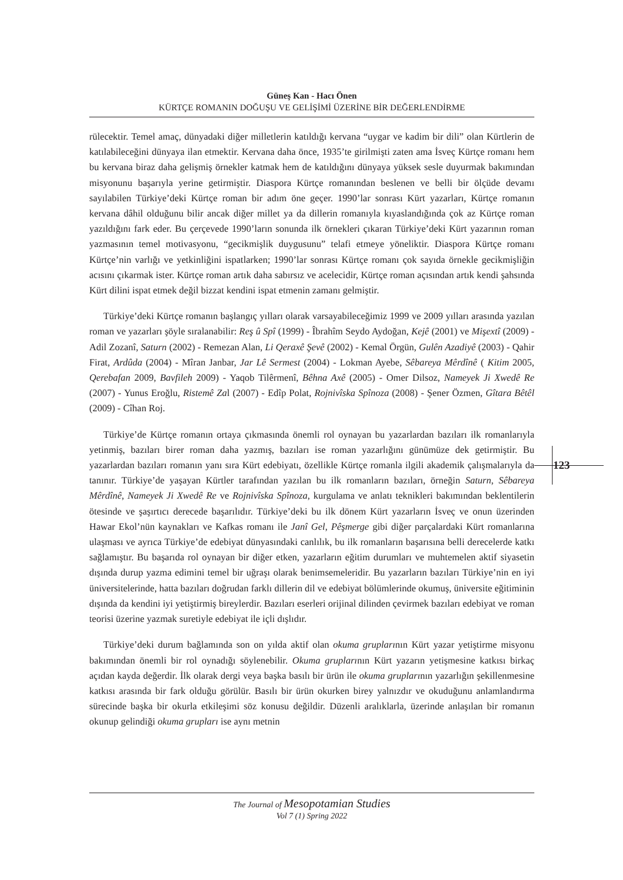Güneş Kan - Hacı Önen
KÜRTÇE ROMANIN DOĞUŞU VE GELİŞİMİ ÜZERİNE BİR DEĞERLENDİRME
rülecektir. Temel amaç, dünyadaki diğer milletlerin katıldığı kervana “uygar ve kadim bir dili” olan Kürtlerin de katılabileceğini dünyaya ilan etmektir. Kervana daha önce, 1935’te girilmişti zaten ama İsveç Kürtçe romanı hem bu kervana biraz daha gelişmiş örnekler katmak hem de katıldığını dünyaya yüksek sesle duyurmak bakımından misyonunu başarıyla yerine getirmiştir. Diaspora Kürtçe romanından beslenen ve belli bir ölçüde devamı sayılabilen Türkiye’deki Kürtçe roman bir adım öne geçer. 1990’lar sonrası Kürt yazarları, Kürtçe romanın kervana dâhil olduğunu bilir ancak diğer millet ya da dillerin romanıyla kıyaslandığında çok az Kürtçe roman yazıldığını fark eder. Bu çerçevede 1990’ların sonunda ilk örnekleri çıkaran Türkiye’deki Kürt yazarının roman yazmasının temel motivasyonu, “gecikmişlik duygusunu” telafi etmeye yöneliktir. Diaspora Kürtçe romanı Kürtçe’nin varlığı ve yetkinliğini ispatlarken; 1990’lar sonrası Kürtçe romanı çok sayıda örnekle gecikmişliğin acısını çıkarmak ister. Kürtçe roman artık daha sabırsız ve acelecidir, Kürtçe roman açısından artık kendi şahsında Kürt dilini ispat etmek değil bizzat kendini ispat etmenin zamanı gelmiştir.
Türkiye’deki Kürtçe romanın başlangıç yılları olarak varsayabileceğimiz 1999 ve 2009 yılları arasında yazılan roman ve yazarları şöyle sıralanabilir: Reş û Spî (1999) - Îbrahîm Seydo Aydoğan, Kejê (2001) ve Mişextî (2009) - Adil Zozanî, Saturn (2002) - Remezan Alan, Li Qeraxê Şevê (2002) - Kemal Örgün, Gulên Azadiyê (2003) - Qahir Firat, Ardûda (2004) - Mîran Janbar, Jar Lê Sermest (2004) - Lokman Ayebe, Sêbareya Mêrdînê ( Kitim 2005, Qerebafan 2009, Bavfileh 2009) - Yaqob Tilêrmenî, Bêhna Axê (2005) - Omer Dilsoz, Nameyek Ji Xwedê Re (2007) - Yunus Eroğlu, Ristemê Zal (2007) - Edîp Polat, Rojnivîska Spînoza (2008) - Şener Özmen, Gîtara Bêtêl (2009) - Cîhan Roj.
Türkiye’de Kürtçe romanın ortaya çıkmasında önemli rol oynayan bu yazarlardan bazıları ilk romanlarıyla yetinmiş, bazıları birer roman daha yazmış, bazıları ise roman yazarlığını günümüze dek getirmiştir. Bu yazarlardan bazıları romanın yanı sıra Kürt edebiyatı, özellikle Kürtçe romanla ilgili akademik çalışmalarıyla da tanınır. Türkiye’de yaşayan Kürtler tarafından yazılan bu ilk romanların bazıları, örneğin Saturn, Sêbareya Mêrdînê, Nameyek Ji Xwedê Re ve Rojnivîska Spînoza, kurgulama ve anlatı teknikleri bakımından beklentilerin ötesinde ve şaşırtıcı derecede başarılıdır. Türkiye’deki bu ilk dönem Kürt yazarların İsveç ve onun üzerinden Hawar Ekol’nün kaynakları ve Kafkas romanı ile Janî Gel, Pêşmerge gibi diğer parçalardaki Kürt romanlarına ulaşması ve ayrıca Türkiye’de edebiyat dünyasındaki canlılık, bu ilk romanların başarısına belli derecelerde katkı sağlamıştır. Bu başarıda rol oynayan bir diğer etken, yazarların eğitim durumları ve muhtemelen aktif siyasetin dışında durup yazma edimini temel bir uğraşı olarak benimsemeleridir. Bu yazarların bazıları Türkiye’nin en iyi üniversitelerinde, hatta bazıları doğrudan farklı dillerin dil ve edebiyat bölümlerinde okumuş, üniversite eğitiminin dışında da kendini iyi yetiştirmiş bireylerdir. Bazıları eserleri orijinal dilinden çevirmek bazıları edebiyat ve roman teorisi üzerine yazmak suretiyle edebiyat ile içli dışlıdır.
Türkiye’deki durum bağlamında son on yılda aktif olan okuma gruplarının Kürt yazar yetiştirme misyonu bakımından önemli bir rol oynadığı söylenebilir. Okuma gruplarının Kürt yazarın yetişmesine katkısı birkaç açıdan kayda değerdir. İlk olarak dergi veya başka basılı bir ürün ile okuma gruplarının yazarlığın şekillenmesine katkısı arasında bir fark olduğu görülür. Basılı bir ürün okurken birey yalnızdır ve okuduğunu anlamlandırma sürecinde başka bir okurla etkileşimi söz konusu değildir. Düzenli aralıklarla, üzerinde anlaşılan bir romanın okunup gelindiği okuma grupları ise aynı metnin
123
The Journal of Mesopotamian Studies
Vol 7 (1) Spring 2022